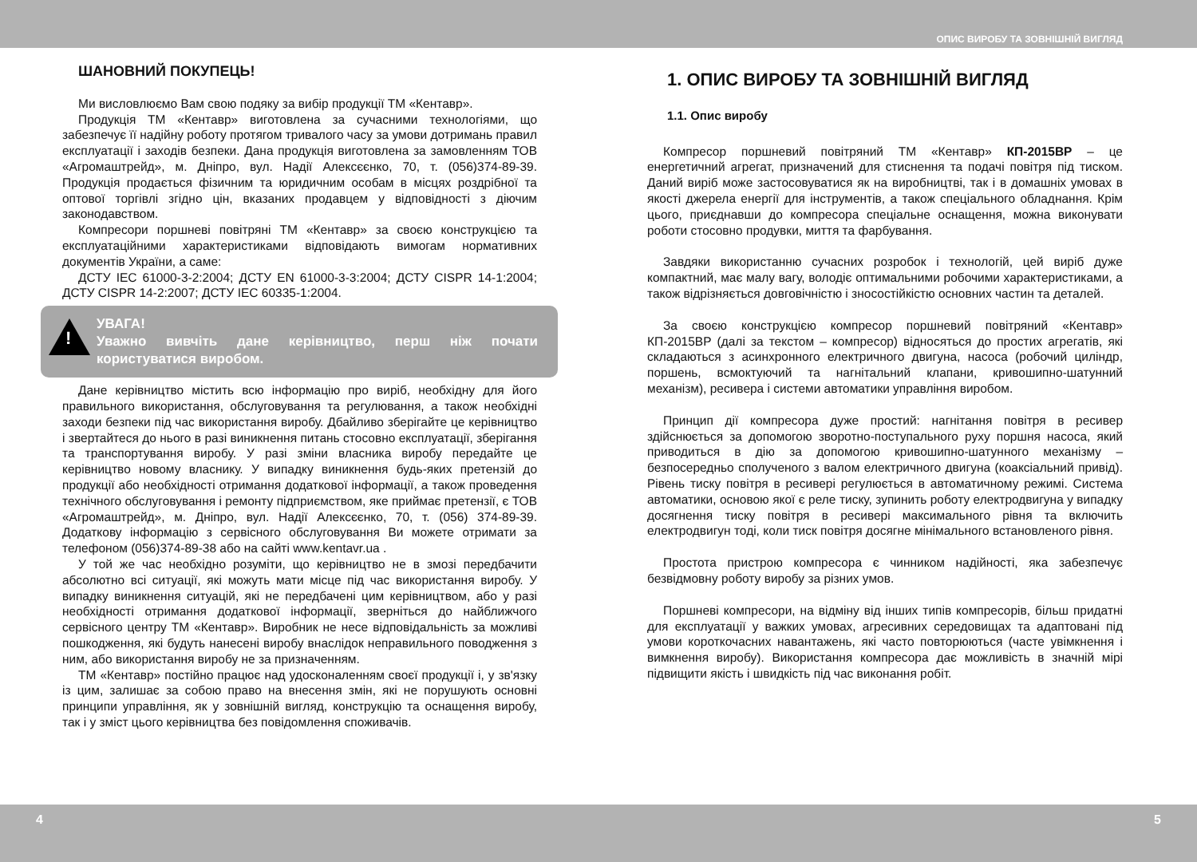ОПИС ВИРОБУ ТА ЗОВНІШНІЙ ВИГЛЯД
ШАНОВНИЙ ПОКУПЕЦЬ!
Ми висловлюємо Вам свою подяку за вибір продукції ТМ «Кентавр».
Продукція ТМ «Кентавр» виготовлена за сучасними технологіями, що забезпечує її надійну роботу протягом тривалого часу за умови дотримань правил експлуатації і заходів безпеки. Дана продукція виготовлена за замовленням ТОВ «Агромаштрейд», м. Дніпро, вул. Надії Алексєєнко, 70, т. (056)374-89-39. Продукція продається фізичним та юридичним особам в місцях роздрібної та оптової торгівлі згідно цін, вказаних продавцем у відповідності з діючим законодавством.
Компресори поршневі повітряні ТМ «Кентавр» за своєю конструкцією та експлуатаційними характеристиками відповідають вимогам нормативних документів України, а саме:
ДСТУ IEC 61000-3-2:2004; ДСТУ EN 61000-3-3:2004; ДСТУ CISPR 14-1:2004; ДСТУ CISPR 14-2:2007; ДСТУ IEC 60335-1:2004.
!
УВАГА!
Уважно вивчіть дане керівництво, перш ніж почати користуватися виробом.
Дане керівництво містить всю інформацію про виріб, необхідну для його правильного використання, обслуговування та регулювання, а також необхідні заходи безпеки під час використання виробу. Дбайливо зберігайте це керівництво і звертайтеся до нього в разі виникнення питань стосовно експлуатації, зберігання та транспортування виробу. У разі зміни власника виробу передайте це керівництво новому власнику. У випадку виникнення будь-яких претензій до продукції або необхідності отримання додаткової інформації, а також проведення технічного обслуговування і ремонту підприємством, яке приймає претензії, є ТОВ «Агромаштрейд», м. Дніпро, вул. Надії Алексєєнко, 70, т. (056) 374-89-39. Додаткову інформацію з сервісного обслуговування Ви можете отримати за телефоном (056)374-89-38 або на сайті www.kentavr.ua .
У той же час необхідно розуміти, що керівництво не в змозі передбачити абсолютно всі ситуації, які можуть мати місце під час використання виробу. У випадку виникнення ситуацій, які не передбачені цим керівництвом, або у разі необхідності отримання додаткової інформації, зверніться до найближчого сервісного центру ТМ «Кентавр». Виробник не несе відповідальність за можливі пошкодження, які будуть нанесені виробу внаслідок неправильного поводження з ним, або використання виробу не за призначенням.
ТМ «Кентавр» постійно працює над удосконаленням своєї продукції і, у зв'язку із цим, залишає за собою право на внесення змін, які не порушують основні принципи управління, як у зовнішній вигляд, конструкцію та оснащення виробу, так і у зміст цього керівництва без повідомлення споживачів.
1. ОПИС ВИРОБУ ТА ЗОВНІШНІЙ ВИГЛЯД
1.1. Опис виробу
Компресор поршневий повітряний ТМ «Кентавр» КП-2015ВР – це енергетичний агрегат, призначений для стиснення та подачі повітря під тиском. Даний виріб може застосовуватися як на виробництві, так і в домашніх умовах в якості джерела енергії для інструментів, а також спеціального обладнання. Крім цього, приєднавши до компресора спеціальне оснащення, можна виконувати роботи стосовно продувки, миття та фарбування.
Завдяки використанню сучасних розробок і технологій, цей виріб дуже компактний, має малу вагу, володіє оптимальними робочими характеристиками, а також відрізняється довговічністю і зносостійкістю основних частин та деталей.
За своєю конструкцією компресор поршневий повітряний «Кентавр» КП-2015ВР (далі за текстом – компресор) відносяться до простих агрегатів, які складаються з асинхронного електричного двигуна, насоса (робочий циліндр, поршень, всмоктуючий та нагнітальний клапани, кривошипно-шатунний механізм), ресивера і системи автоматики управління виробом.
Принцип дії компресора дуже простий: нагнітання повітря в ресивер здійснюється за допомогою зворотно-поступального руху поршня насоса, який приводиться в дію за допомогою кривошипно-шатунного механізму – безпосередньо сполученого з валом електричного двигуна (коаксіальний привід). Рівень тиску повітря в ресивері регулюється в автоматичному режимі. Система автоматики, основою якої є реле тиску, зупинить роботу електродвигуна у випадку досягнення тиску повітря в ресивері максимального рівня та включить електродвигун тоді, коли тиск повітря досягне мінімального встановленого рівня.
Простота пристрою компресора є чинником надійності, яка забезпечує безвідмовну роботу виробу за різних умов.
Поршневі компресори, на відміну від інших типів компресорів, більш придатні для експлуатації у важких умовах, агресивних середовищах та адаптовані під умови короткочасних навантажень, які часто повторюються (часте увімкнення і вимкнення виробу). Використання компресора дає можливість в значній мірі підвищити якість і швидкість під час виконання робіт.
4 5